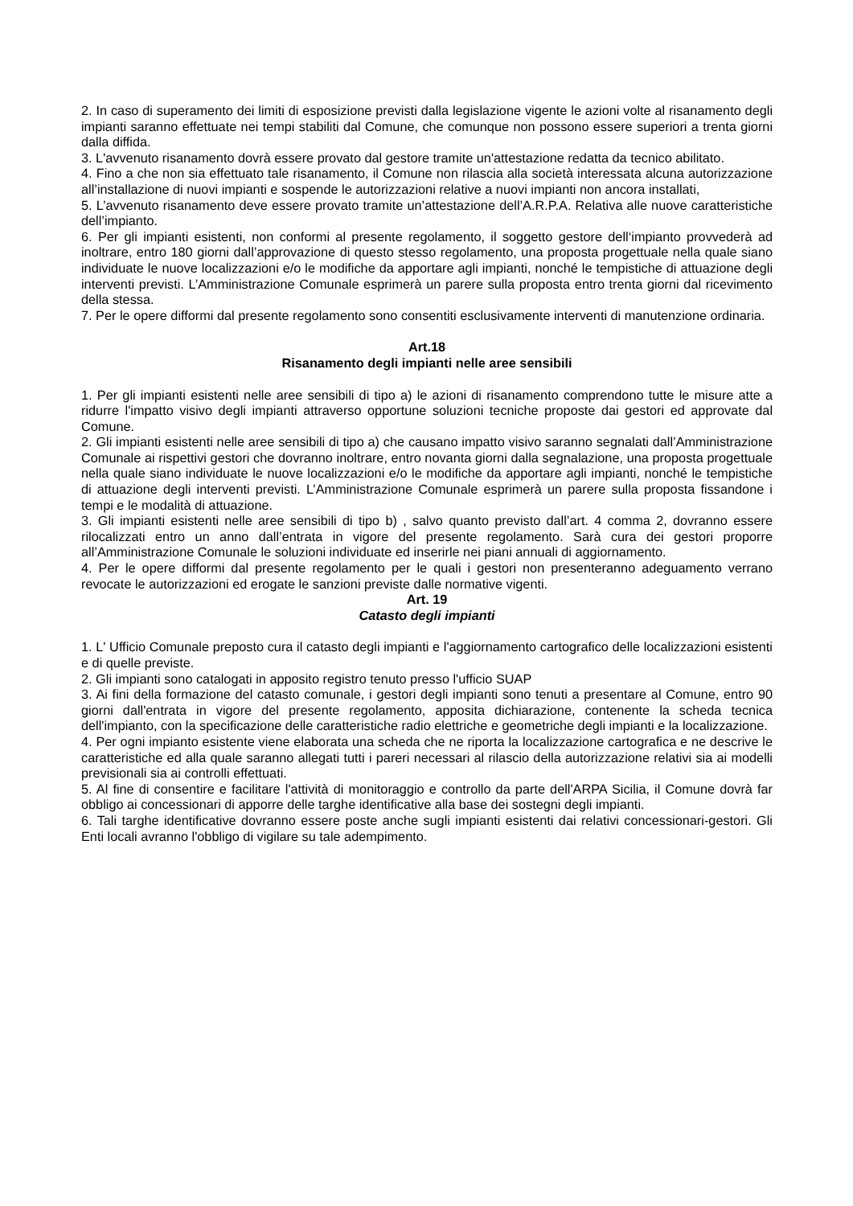2. In caso di superamento dei limiti di esposizione previsti dalla legislazione vigente le azioni volte al risanamento degli impianti saranno effettuate nei tempi stabiliti dal Comune, che comunque non possono essere superiori a trenta giorni dalla diffida.
3. L'avvenuto risanamento dovrà essere provato dal gestore tramite un'attestazione redatta da tecnico abilitato.
4. Fino a che non sia effettuato tale risanamento, il Comune non rilascia alla società interessata alcuna autorizzazione all’installazione di nuovi impianti e sospende le autorizzazioni relative a nuovi impianti non ancora installati,
5. L’avvenuto risanamento deve essere provato tramite un’attestazione dell’A.R.P.A. Relativa alle nuove caratteristiche dell’impianto.
6. Per gli impianti esistenti, non conformi al presente regolamento, il soggetto gestore dell‘impianto provvederà ad inoltrare, entro 180 giorni dall’approvazione di questo stesso regolamento, una proposta progettuale nella quale siano individuate le nuove localizzazioni e/o le modifiche da apportare agli impianti, nonché le tempistiche di attuazione degli interventi previsti. L’Amministrazione Comunale esprimerà un parere sulla proposta entro trenta giorni dal ricevimento della stessa.
7. Per le opere difformi dal presente regolamento sono consentiti esclusivamente interventi di manutenzione ordinaria.
Art.18
Risanamento degli impianti nelle aree sensibili
1. Per gli impianti esistenti nelle aree sensibili di tipo a) le azioni di risanamento comprendono tutte le misure atte a ridurre l'impatto visivo degli impianti attraverso opportune soluzioni tecniche proposte dai gestori ed approvate dal Comune.
2. Gli impianti esistenti nelle aree sensibili di tipo a) che causano impatto visivo saranno segnalati dall’Amministrazione Comunale ai rispettivi gestori che dovranno inoltrare, entro novanta giorni dalla segnalazione, una proposta progettuale nella quale siano individuate le nuove localizzazioni e/o le modifiche da apportare agli impianti, nonché le tempistiche di attuazione degli interventi previsti. L’Amministrazione Comunale esprimerà un parere sulla proposta fissandone i tempi e le modalità di attuazione.
3. Gli impianti esistenti nelle aree sensibili di tipo b) , salvo quanto previsto dall’art. 4 comma 2, dovranno essere rilocalizzati entro un anno dall’entrata in vigore del presente regolamento. Sarà cura dei gestori proporre all’Amministrazione Comunale le soluzioni individuate ed inserirle nei piani annuali di aggiornamento.
4. Per le opere difformi dal presente regolamento per le quali i gestori non presenteranno adeguamento verrano revocate le autorizzazioni ed erogate le sanzioni previste dalle normative vigenti.
Art. 19
Catasto degli impianti
1. L' Ufficio Comunale preposto cura il catasto degli impianti e l'aggiornamento cartografico delle localizzazioni esistenti e di quelle previste.
2. Gli impianti sono catalogati in apposito registro tenuto presso l'ufficio SUAP
3. Ai fini della formazione del catasto comunale, i gestori degli impianti sono tenuti a presentare al Comune, entro 90 giorni dall'entrata in vigore del presente regolamento, apposita dichiarazione, contenente la scheda tecnica dell'impianto, con la specificazione delle caratteristiche radio elettriche e geometriche degli impianti e la localizzazione.
4. Per ogni impianto esistente viene elaborata una scheda che ne riporta la localizzazione cartografica e ne descrive le caratteristiche ed alla quale saranno allegati tutti i pareri necessari al rilascio della autorizzazione relativi sia ai modelli previsionali sia ai controlli effettuati.
5. Al fine di consentire e facilitare l'attività di monitoraggio e controllo da parte dell'ARPA Sicilia, il Comune dovrà far obbligo ai concessionari di apporre delle targhe identificative alla base dei sostegni degli impianti.
6. Tali targhe identificative dovranno essere poste anche sugli impianti esistenti dai relativi concessionari-gestori. Gli Enti locali avranno l'obbligo di vigilare su tale adempimento.